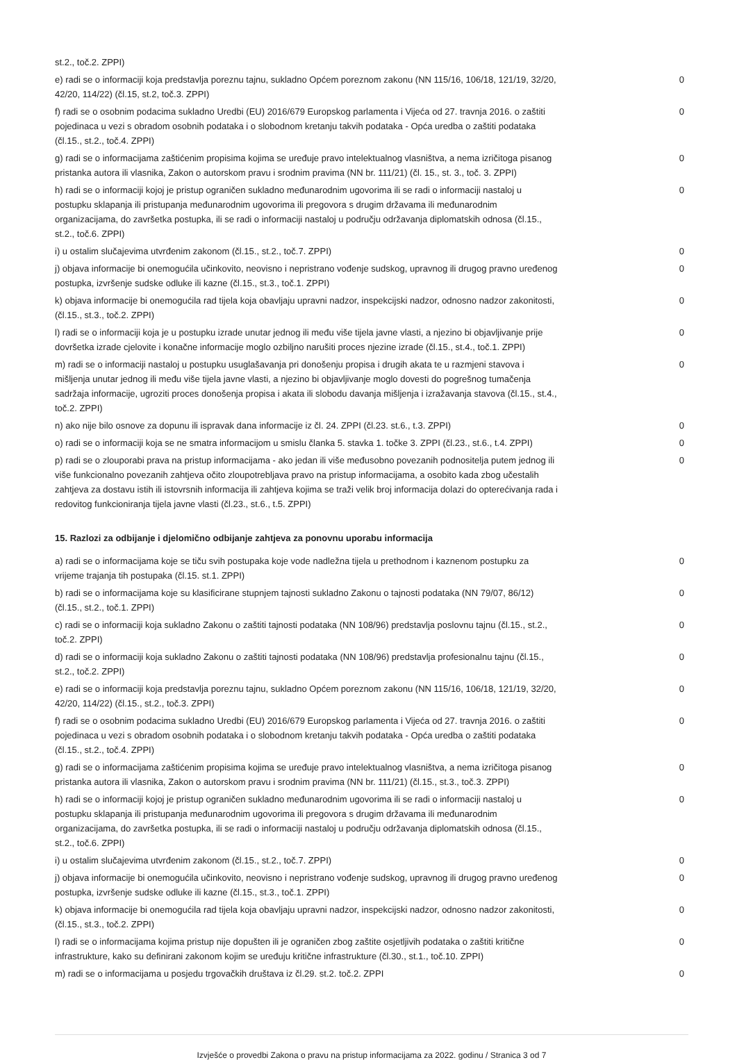| st.2., toč.2. ZPPI) | |
| e) radi se o informaciji koja predstavlja poreznu tajnu, sukladno Općem poreznom zakonu (NN 115/16, 106/18, 121/19, 32/20, 42/20, 114/22) (čl.15, st.2, toč.3. ZPPI) | 0 |
| f) radi se o osobnim podacima sukladno Uredbi (EU) 2016/679 Europskog parlamenta i Vijeća od 27. travnja 2016. o zaštiti pojedinaca u vezi s obradom osobnih podataka i o slobodnom kretanju takvih podataka - Opća uredba o zaštiti podataka (čl.15., st.2., toč.4. ZPPI) | 0 |
| g) radi se o informacijama zaštićenim propisima kojima se uređuje pravo intelektualnog vlasništva, a nema izričitoga pisanog pristanka autora ili vlasnika, Zakon o autorskom pravu i srodnim pravima (NN br. 111/21) (čl. 15., st. 3., toč. 3. ZPPI) | 0 |
| h) radi se o informaciji kojoj je pristup ograničen sukladno međunarodnim ugovorima ili se radi o informaciji nastaloj u postupku sklapanja ili pristupanja međunarodnim ugovorima ili pregovora s drugim državama ili međunarodnim organizacijama, do završetka postupka, ili se radi o informaciji nastaloj u području održavanja diplomatskih odnosa (čl.15., st.2., toč.6. ZPPI) | 0 |
| i) u ostalim slučajevima utvrđenim zakonom (čl.15., st.2., toč.7. ZPPI) | 0 |
| j) objava informacije bi onemogućila učinkovito, neovisno i nepristrano vođenje sudskog, upravnog ili drugog pravno uređenog postupka, izvršenje sudske odluke ili kazne (čl.15., st.3., toč.1. ZPPI) | 0 |
| k) objava informacije bi onemogućila rad tijela koja obavljaju upravni nadzor, inspekcijski nadzor, odnosno nadzor zakonitosti, (čl.15., st.3., toč.2. ZPPI) | 0 |
| l) radi se o informaciji koja je u postupku izrade unutar jednog ili među više tijela javne vlasti, a njezino bi objavljivanje prije dovršetka izrade cjelovite i konačne informacije moglo ozbiljno narušiti proces njezine izrade (čl.15., st.4., toč.1. ZPPI) | 0 |
| m) radi se o informaciji nastaloj u postupku usuglašavanja pri donošenju propisa i drugih akata te u razmjeni stavova i mišljenja unutar jednog ili među više tijela javne vlasti, a njezino bi objavljivanje moglo dovesti do pogrešnog tumačenja sadržaja informacije, ugroziti proces donošenja propisa i akata ili slobodu davanja mišljenja i izražavanja stavova (čl.15., st.4., toč.2. ZPPI) | 0 |
| n) ako nije bilo osnove za dopunu ili ispravak dana informacije iz čl. 24. ZPPI (čl.23. st.6., t.3. ZPPI) | 0 |
| o) radi se o informaciji koja se ne smatra informacijom u smislu članka 5. stavka 1. točke 3. ZPPI (čl.23., st.6., t.4. ZPPI) | 0 |
| p) radi se o zlouporabi prava na pristup informacijama - ako jedan ili više međusobno povezanih podnositelja putem jednog ili više funkcionalno povezanih zahtjeva očito zloupotrebljava pravo na pristup informacijama, a osobito kada zbog učestalih zahtjeva za dostavu istih ili istovrsnih informacija ili zahtjeva kojima se traži velik broj informacija dolazi do opterećivanja rada i redovitog funkcioniranja tijela javne vlasti (čl.23., st.6., t.5. ZPPI) | 0 |
15. Razlozi za odbijanje i djelomično odbijanje zahtjeva za ponovnu uporabu informacija
| a) radi se o informacijama koje se tiču svih postupaka koje vode nadležna tijela u prethodnom i kaznenom postupku za vrijeme trajanja tih postupaka (čl.15. st.1. ZPPI) | 0 |
| b) radi se o informacijama koje su klasificirane stupnjem tajnosti sukladno Zakonu o tajnosti podataka (NN 79/07, 86/12) (čl.15., st.2., toč.1. ZPPI) | 0 |
| c) radi se o informaciji koja sukladno Zakonu o zaštiti tajnosti podataka (NN 108/96) predstavlja poslovnu tajnu (čl.15., st.2., toč.2. ZPPI) | 0 |
| d) radi se o informaciji koja sukladno Zakonu o zaštiti tajnosti podataka (NN 108/96) predstavlja profesionalnu tajnu (čl.15., st.2., toč.2. ZPPI) | 0 |
| e) radi se o informaciji koja predstavlja poreznu tajnu, sukladno Općem poreznom zakonu (NN 115/16, 106/18, 121/19, 32/20, 42/20, 114/22) (čl.15., st.2., toč.3. ZPPI) | 0 |
| f) radi se o osobnim podacima sukladno Uredbi (EU) 2016/679 Europskog parlamenta i Vijeća od 27. travnja 2016. o zaštiti pojedinaca u vezi s obradom osobnih podataka i o slobodnom kretanju takvih podataka - Opća uredba o zaštiti podataka (čl.15., st.2., toč.4. ZPPI) | 0 |
| g) radi se o informacijama zaštićenim propisima kojima se uređuje pravo intelektualnog vlasništva, a nema izričitoga pisanog pristanka autora ili vlasnika, Zakon o autorskom pravu i srodnim pravima (NN br. 111/21) (čl.15., st.3., toč.3. ZPPI) | 0 |
| h) radi se o informaciji kojoj je pristup ograničen sukladno međunarodnim ugovorima ili se radi o informaciji nastaloj u postupku sklapanja ili pristupanja međunarodnim ugovorima ili pregovora s drugim državama ili međunarodnim organizacijama, do završetka postupka, ili se radi o informaciji nastaloj u području održavanja diplomatskih odnosa (čl.15., st.2., toč.6. ZPPI) | 0 |
| i) u ostalim slučajevima utvrđenim zakonom (čl.15., st.2., toč.7. ZPPI) | 0 |
| j) objava informacije bi onemogućila učinkovito, neovisno i nepristrano vođenje sudskog, upravnog ili drugog pravno uređenog postupka, izvršenje sudske odluke ili kazne (čl.15., st.3., toč.1. ZPPI) | 0 |
| k) objava informacije bi onemogućila rad tijela koja obavljaju upravni nadzor, inspekcijski nadzor, odnosno nadzor zakonitosti, (čl.15., st.3., toč.2. ZPPI) | 0 |
| l) radi se o informacijama kojima pristup nije dopušten ili je ograničen zbog zaštite osjetljivih podataka o zaštiti kritične infrastrukture, kako su definirani zakonom kojim se uređuju kritične infrastrukture (čl.30., st.1., toč.10. ZPPI) | 0 |
| m) radi se o informacijama u posjedu trgovačkih društava iz čl.29. st.2. toč.2. ZPPI | 0 |
Izvješće o provedbi Zakona o pravu na pristup informacijama za 2022. godinu / Stranica 3 od 7